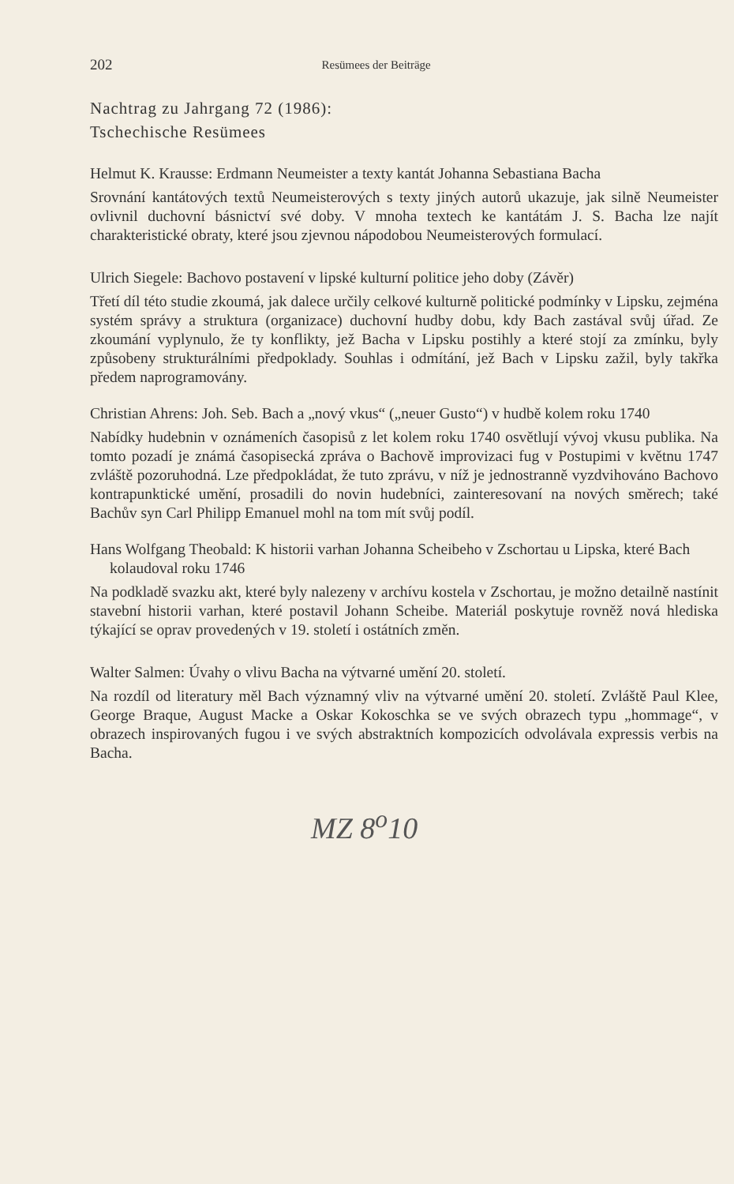202 Resümees der Beiträge
Nachtrag zu Jahrgang 72 (1986):
Tschechische Resümees
Helmut K. Krausse: Erdmann Neumeister a texty kantát Johanna Sebastiana Bacha
Srovnání kantátových textů Neumeisterových s texty jiných autorů ukazuje, jak silně Neumeister ovlivnil duchovní básnictví své doby. V mnoha textech ke kantátám J. S. Bacha lze najít charakteristické obraty, které jsou zjevnou nápodobou Neumeisterových formulací.
Ulrich Siegele: Bachovo postavení v lipské kulturní politice jeho doby (Závěr)
Třetí díl této studie zkoumá, jak dalece určily celkové kulturně politické podmínky v Lipsku, zejména systém správy a struktura (organizace) duchovní hudby dobu, kdy Bach zastával svůj úřad. Ze zkoumání vyplynulo, že ty konflikty, jež Bacha v Lipsku postihly a které stojí za zmínku, byly způsobeny strukturálními předpoklady. Souhlas i odmítání, jež Bach v Lipsku zažil, byly takřka předem naprogramovány.
Christian Ahrens: Joh. Seb. Bach a „nový vkus“ („neuer Gusto“) v hudbě kolem roku 1740
Nabídky hudebnin v oznámeních časopisů z let kolem roku 1740 osvětlují vývoj vkusu publika. Na tomto pozadí je známá časopisecká zpráva o Bachově improvizaci fug v Postupimi v květnu 1747 zvláště pozoruhodná. Lze předpokládat, že tuto zprávu, v níž je jednostranně vyzdvihováno Bachovo kontrapunktické umění, prosadili do novin hudebníci, zainteresovaní na nových směrech; také Bachův syn Carl Philipp Emanuel mohl na tom mít svůj podíl.
Hans Wolfgang Theobald: K historii varhan Johanna Scheibeho v Zschortau u Lipska, které Bach kolaudoval roku 1746
Na podkladě svazku akt, které byly nalezeny v archívu kostela v Zschortau, je možno detailně nastínit stavební historii varhan, které postavil Johann Scheibe. Materiál poskytuje rovněž nová hlediska týkající se oprav provedených v 19. století i ostátních změn.
Walter Salmen: Úvahy o vlivu Bacha na výtvarné umění 20. století.
Na rozdíl od literatury měl Bach významný vliv na výtvarné umění 20. století. Zvláště Paul Klee, George Braque, August Macke a Oskar Kokoschka se ve svých obrazech typu „hommage“, v obrazech inspirovaných fugou i ve svých abstraktních kompozicích odvolávala expressis verbis na Bacha.
MZ 8<sup>o</sup>10